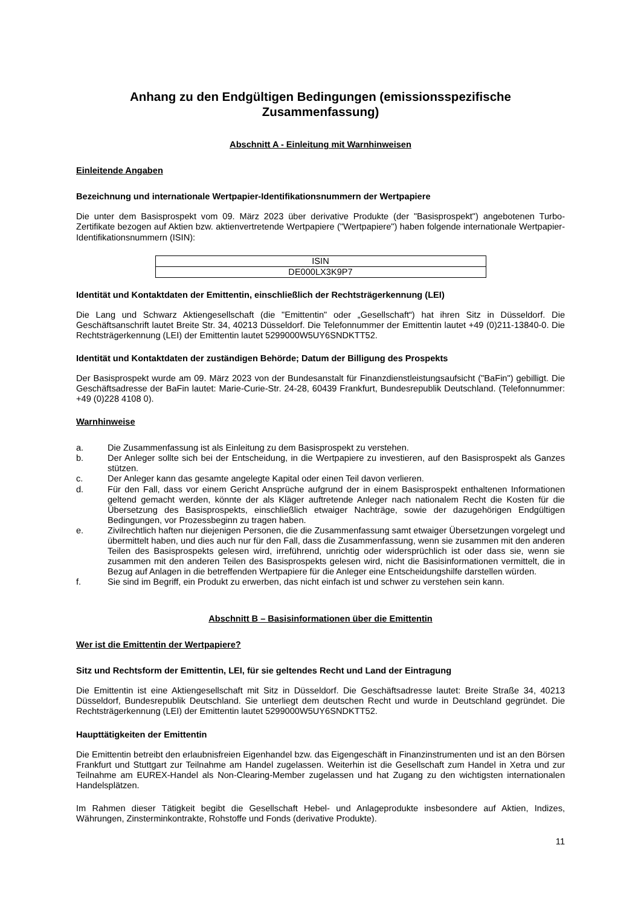Anhang zu den Endgültigen Bedingungen (emissionsspezifische
Zusammenfassung)
Abschnitt A - Einleitung mit Warnhinweisen
Einleitende Angaben
Bezeichnung und internationale Wertpapier-Identifikationsnummern der Wertpapiere
Die unter dem Basisprospekt vom 09. März 2023 über derivative Produkte (der "Basisprospekt") angebotenen Turbo-Zertifikate bezogen auf Aktien bzw. aktienvertretende Wertpapiere ("Wertpapiere") haben folgende internationale Wertpapier-Identifikationsnummern (ISIN):
| ISIN |
| DE000LX3K9P7 |
Identität und Kontaktdaten der Emittentin, einschließlich der Rechtsträgerkennung (LEI)
Die Lang und Schwarz Aktiengesellschaft (die "Emittentin" oder „Gesellschaft“) hat ihren Sitz in Düsseldorf. Die Geschäftsanschrift lautet Breite Str. 34, 40213 Düsseldorf. Die Telefonnummer der Emittentin lautet +49 (0)211-13840-0. Die Rechtsträgerkennung (LEI) der Emittentin lautet 5299000W5UY6SNDKTT52.
Identität und Kontaktdaten der zuständigen Behörde; Datum der Billigung des Prospekts
Der Basisprospekt wurde am 09. März 2023 von der Bundesanstalt für Finanzdienstleistungsaufsicht ("BaFin") gebilligt. Die Geschäftsadresse der BaFin lautet: Marie-Curie-Str. 24-28, 60439 Frankfurt, Bundesrepublik Deutschland. (Telefonnummer: +49 (0)228 4108 0).
Warnhinweise
a. Die Zusammenfassung ist als Einleitung zu dem Basisprospekt zu verstehen.
b. Der Anleger sollte sich bei der Entscheidung, in die Wertpapiere zu investieren, auf den Basisprospekt als Ganzes stützen.
c. Der Anleger kann das gesamte angelegte Kapital oder einen Teil davon verlieren.
d. Für den Fall, dass vor einem Gericht Ansprüche aufgrund der in einem Basisprospekt enthaltenen Informationen geltend gemacht werden, könnte der als Kläger auftretende Anleger nach nationalem Recht die Kosten für die Übersetzung des Basisprospekts, einschließlich etwaiger Nachträge, sowie der dazugehörigen Endgültigen Bedingungen, vor Prozessbeginn zu tragen haben.
e. Zivilrechtlich haften nur diejenigen Personen, die die Zusammenfassung samt etwaiger Übersetzungen vorgelegt und übermittelt haben, und dies auch nur für den Fall, dass die Zusammenfassung, wenn sie zusammen mit den anderen Teilen des Basisprospekts gelesen wird, irreführend, unrichtig oder widersprüchlich ist oder dass sie, wenn sie zusammen mit den anderen Teilen des Basisprospekts gelesen wird, nicht die Basisinformationen vermittelt, die in Bezug auf Anlagen in die betreffenden Wertpapiere für die Anleger eine Entscheidungshilfe darstellen würden.
f. Sie sind im Begriff, ein Produkt zu erwerben, das nicht einfach ist und schwer zu verstehen sein kann.
Abschnitt B – Basisinformationen über die Emittentin
Wer ist die Emittentin der Wertpapiere?
Sitz und Rechtsform der Emittentin, LEI, für sie geltendes Recht und Land der Eintragung
Die Emittentin ist eine Aktiengesellschaft mit Sitz in Düsseldorf. Die Geschäftsadresse lautet: Breite Straße 34, 40213 Düsseldorf, Bundesrepublik Deutschland. Sie unterliegt dem deutschen Recht und wurde in Deutschland gegründet. Die Rechtsträgerkennung (LEI) der Emittentin lautet 5299000W5UY6SNDKTT52.
Haupttätigkeiten der Emittentin
Die Emittentin betreibt den erlaubnisfreien Eigenhandel bzw. das Eigengeschäft in Finanzinstrumenten und ist an den Börsen Frankfurt und Stuttgart zur Teilnahme am Handel zugelassen. Weiterhin ist die Gesellschaft zum Handel in Xetra und zur Teilnahme am EUREX-Handel als Non-Clearing-Member zugelassen und hat Zugang zu den wichtigsten internationalen Handelsplätzen.
Im Rahmen dieser Tätigkeit begibt die Gesellschaft Hebel- und Anlageprodukte insbesondere auf Aktien, Indizes, Währungen, Zinsterminkontrakte, Rohstoffe und Fonds (derivative Produkte).
11